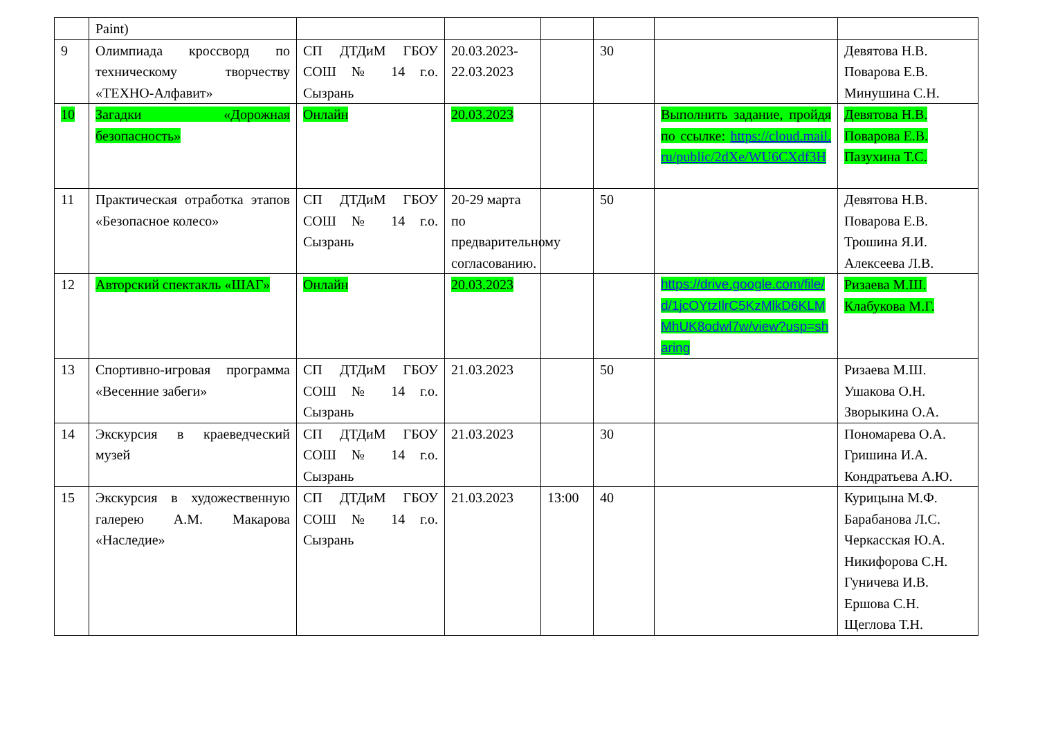| | Paint) | | | | | | |
| 9 | Олимпиада кроссворд по техническому творчеству «ТЕХНО-Алфавит» | СП ДТДиМ ГБОУ СОШ № 14 г.о. Сызрань | 20.03.2023-22.03.2023 | | 30 | | Девятова Н.В. Поварова Е.В. Минушина С.Н. |
| 10 | Загадки «Дорожная безопасность» | Онлайн | 20.03.2023 | | | Выполнить задание, пройдя по ссылке: https://cloud.mail.ru/public/2dXe/WU6CXdf3H | Девятова Н.В. Поварова Е.В. Пазухина Т.С. |
| 11 | Практическая отработка этапов «Безопасное колесо» | СП ДТДиМ ГБОУ СОШ № 14 г.о. Сызрань | 20-29 марта по предварительному согласованию. | | 50 | | Девятова Н.В. Поварова Е.В. Трошина Я.И. Алексеева Л.В. |
| 12 | Авторский спектакль «ШАГ» | Онлайн | 20.03.2023 | | | https://drive.google.com/file/d/1jcOYtzIlrC5KzMlkD6KLMMhUK8odwl7w/view?usp=sharing | Ризаева М.Ш. Клабукова М.Г. |
| 13 | Спортивно-игровая программа «Весенние забеги» | СП ДТДиМ ГБОУ СОШ № 14 г.о. Сызрань | 21.03.2023 | | 50 | | Ризаева М.Ш. Ушакова О.Н. Зворыкина О.А. |
| 14 | Экскурсия в краеведческий музей | СП ДТДиМ ГБОУ СОШ № 14 г.о. Сызрань | 21.03.2023 | | 30 | | Пономарева О.А. Гришина И.А. Кондратьева А.Ю. |
| 15 | Экскурсия в художественную галерею А.М. Макарова «Наследие» | СП ДТДиМ ГБОУ СОШ № 14 г.о. Сызрань | 21.03.2023 | 13:00 | 40 | | Курицына М.Ф. Барабанова Л.С. Черкасская Ю.А. Никифорова С.Н. Гуничева И.В. Ершова С.Н. Щеглова Т.Н. |